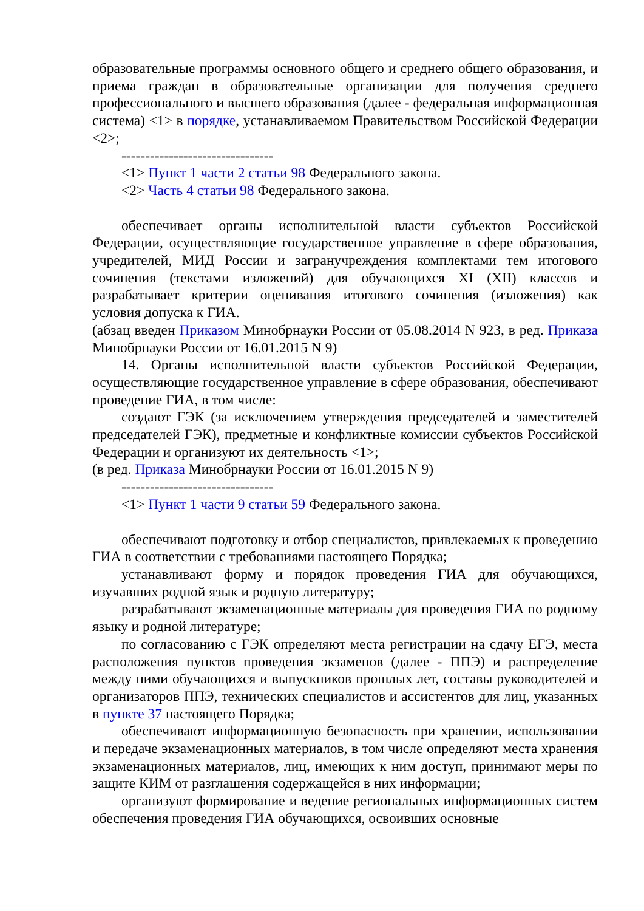образовательные программы основного общего и среднего общего образования, и приема граждан в образовательные организации для получения среднего профессионального и высшего образования (далее - федеральная информационная система) <1> в порядке, устанавливаемом Правительством Российской Федерации <2>;
--------------------------------
<1> Пункт 1 части 2 статьи 98 Федерального закона.
<2> Часть 4 статьи 98 Федерального закона.
обеспечивает органы исполнительной власти субъектов Российской Федерации, осуществляющие государственное управление в сфере образования, учредителей, МИД России и загранучреждения комплектами тем итогового сочинения (текстами изложений) для обучающихся XI (XII) классов и разрабатывает критерии оценивания итогового сочинения (изложения) как условия допуска к ГИА.
(абзац введен Приказом Минобрнауки России от 05.08.2014 N 923, в ред. Приказа Минобрнауки России от 16.01.2015 N 9)
14. Органы исполнительной власти субъектов Российской Федерации, осуществляющие государственное управление в сфере образования, обеспечивают проведение ГИА, в том числе:
создают ГЭК (за исключением утверждения председателей и заместителей председателей ГЭК), предметные и конфликтные комиссии субъектов Российской Федерации и организуют их деятельность <1>;
(в ред. Приказа Минобрнауки России от 16.01.2015 N 9)
--------------------------------
<1> Пункт 1 части 9 статьи 59 Федерального закона.
обеспечивают подготовку и отбор специалистов, привлекаемых к проведению ГИА в соответствии с требованиями настоящего Порядка;
устанавливают форму и порядок проведения ГИА для обучающихся, изучавших родной язык и родную литературу;
разрабатывают экзаменационные материалы для проведения ГИА по родному языку и родной литературе;
по согласованию с ГЭК определяют места регистрации на сдачу ЕГЭ, места расположения пунктов проведения экзаменов (далее - ППЭ) и распределение между ними обучающихся и выпускников прошлых лет, составы руководителей и организаторов ППЭ, технических специалистов и ассистентов для лиц, указанных в пункте 37 настоящего Порядка;
обеспечивают информационную безопасность при хранении, использовании и передаче экзаменационных материалов, в том числе определяют места хранения экзаменационных материалов, лиц, имеющих к ним доступ, принимают меры по защите КИМ от разглашения содержащейся в них информации;
организуют формирование и ведение региональных информационных систем обеспечения проведения ГИА обучающихся, освоивших основные